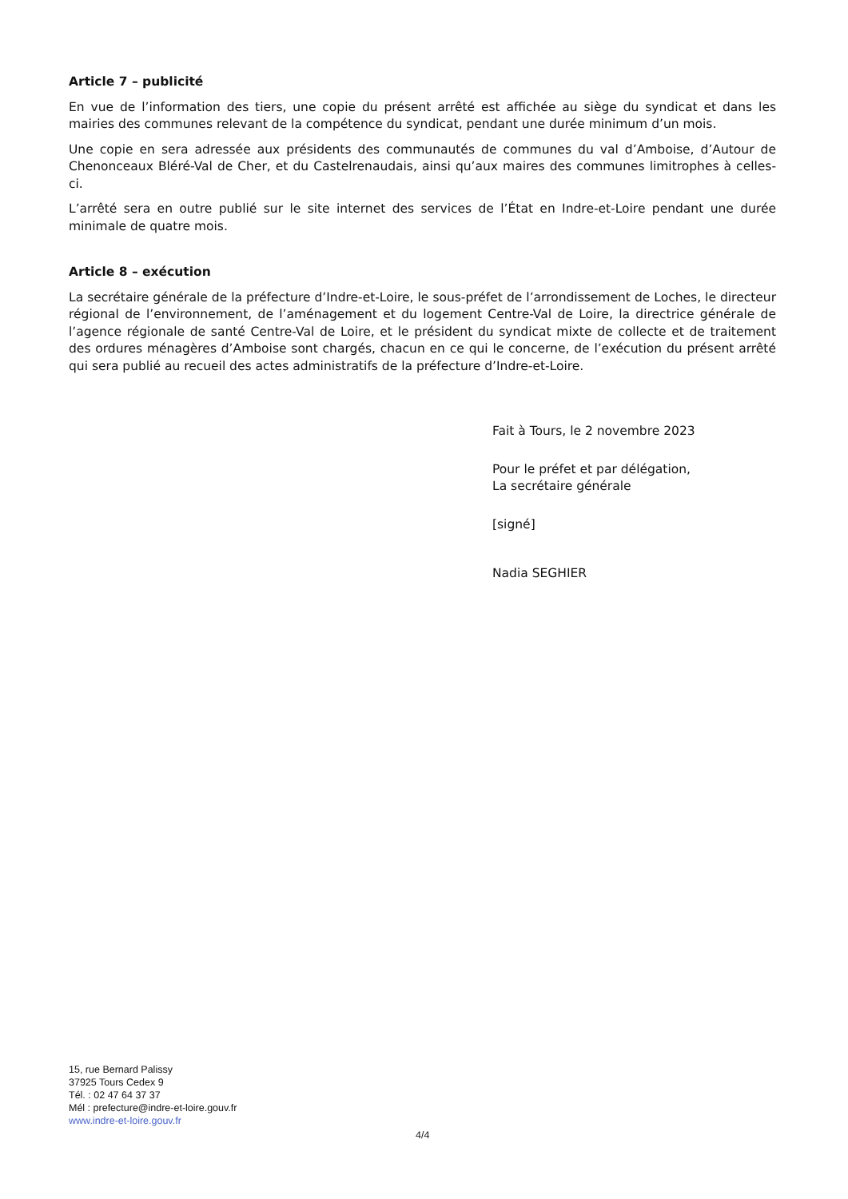Article 7 – publicité
En vue de l’information des tiers, une copie du présent arrêté est affichée au siège du syndicat et dans les mairies des communes relevant de la compétence du syndicat, pendant une durée minimum d’un mois.
Une copie en sera adressée aux présidents des communautés de communes du val d’Amboise, d’Autour de Chenonceaux Bléré-Val de Cher, et du Castelrenaudais, ainsi qu’aux maires des communes limitrophes à celles-ci.
L’arrêté sera en outre publié sur le site internet des services de l’État en Indre-et-Loire pendant une durée minimale de quatre mois.
Article 8 – exécution
La secrétaire générale de la préfecture d’Indre-et-Loire, le sous-préfet de l’arrondissement de Loches, le directeur régional de l’environnement, de l’aménagement et du logement Centre-Val de Loire, la directrice générale de l’agence régionale de santé Centre-Val de Loire, et le président du syndicat mixte de collecte et de traitement des ordures ménagères d’Amboise sont chargés, chacun en ce qui le concerne, de l’exécution du présent arrêté qui sera publié au recueil des actes administratifs de la préfecture d’Indre-et-Loire.
Fait à Tours, le 2 novembre 2023
Pour le préfet et par délégation,
La secrétaire générale
[signé]
Nadia SEGHIER
15, rue Bernard Palissy
37925 Tours Cedex 9
Tél. : 02 47 64 37 37
Mél : prefecture@indre-et-loire.gouv.fr
www.indre-et-loire.gouv.fr
4/4